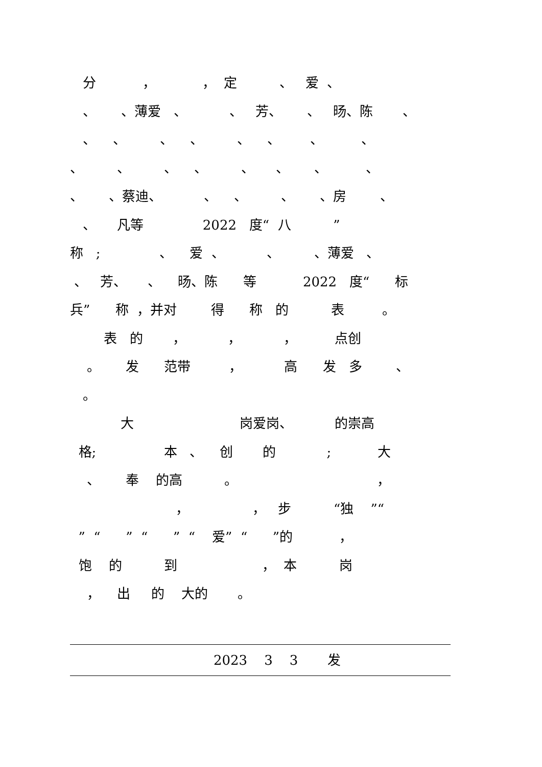分 ， ， 定 、 爱 、
、 、薄爱 、 、 芳、 、 旸、陈 、
、 、 、 、 、 、 、 、
、 、 、 、 、 、 、 、
、 、蔡迪、 、 、 、 、房 、
、 凡等 2022 度“ 八 ”
称 ; 、 爱 、 、 、薄爱 、
、 芳、 、 旸、陈 等 2022 度“ 标
兵” 称 ，并对 得 称 的 表 。
表 的 ， ， ， 点创
。 发 范带 ， 高 发 多 、
。
大 岗爱岗、 的崇高
格; 本 、 创 的 ; 大
、 奉 的高 。 ，
， ， 步 “独 ”“
” “ ” “ ” “ 爱” “ ”的 ，
饱 的 到 ， 本 岗
， 出 的 大的 。
2023 3 3 发